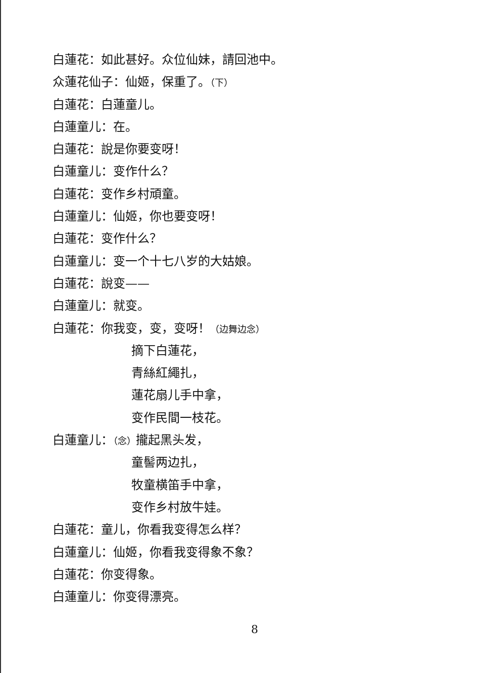白蓮花：如此甚好。众位仙妹，請回池中。
众蓮花仙子：仙姬，保重了。（下）
白蓮花：白蓮童儿。
白蓮童儿：在。
白蓮花：說是你要变呀！
白蓮童儿：变作什么？
白蓮花：变作乡村頑童。
白蓮童儿：仙姬，你也要变呀！
白蓮花：变作什么？
白蓮童儿：变一个十七八岁的大姑娘。
白蓮花：說变——
白蓮童儿：就变。
白蓮花：你我变，变，变呀！（边舞边念）
摘下白蓮花，
青絲紅繩扎，
蓮花扇儿手中拿，
变作民間一枝花。
白蓮童儿：（念）攏起黑头发，
童髻两边扎，
牧童横笛手中拿，
变作乡村放牛娃。
白蓮花：童儿，你看我变得怎么样？
白蓮童儿：仙姬，你看我变得象不象？
白蓮花：你变得象。
白蓮童儿：你变得漂亮。
8